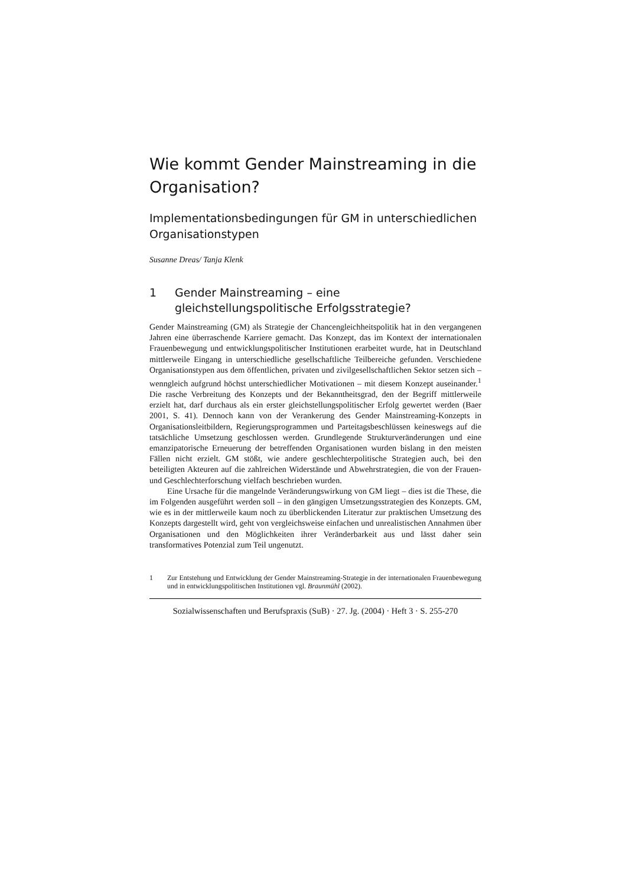Wie kommt Gender Mainstreaming in die Organisation?
Implementationsbedingungen für GM in unterschiedlichen Organisationstypen
Susanne Dreas/ Tanja Klenk
1 Gender Mainstreaming – eine gleichstellungspolitische Erfolgsstrategie?
Gender Mainstreaming (GM) als Strategie der Chancengleichheitspolitik hat in den vergangenen Jahren eine überraschende Karriere gemacht. Das Konzept, das im Kontext der internationalen Frauenbewegung und entwicklungspolitischer Institutionen erarbeitet wurde, hat in Deutschland mittlerweile Eingang in unterschiedliche gesellschaftliche Teilbereiche gefunden. Verschiedene Organisationstypen aus dem öffentlichen, privaten und zivilgesellschaftlichen Sektor setzen sich – wenngleich aufgrund höchst unterschiedlicher Motivationen – mit diesem Konzept auseinander.<sup>1</sup> Die rasche Verbreitung des Konzepts und der Bekanntheitsgrad, den der Begriff mittlerweile erzielt hat, darf durchaus als ein erster gleichstellungspolitischer Erfolg gewertet werden (Baer 2001, S. 41). Dennoch kann von der Verankerung des Gender Mainstreaming-Konzepts in Organisationsleitbildern, Regierungsprogrammen und Parteitagsbeschlüssen keineswegs auf die tatsächliche Umsetzung geschlossen werden. Grundlegende Strukturveränderungen und eine emanzipatorische Erneuerung der betreffenden Organisationen wurden bislang in den meisten Fällen nicht erzielt. GM stößt, wie andere geschlechterpolitische Strategien auch, bei den beteiligten Akteuren auf die zahlreichen Widerstände und Abwehrstrategien, die von der Frauen- und Geschlechterforschung vielfach beschrieben wurden.
Eine Ursache für die mangelnde Veränderungswirkung von GM liegt – dies ist die These, die im Folgenden ausgeführt werden soll – in den gängigen Umsetzungsstrategien des Konzepts. GM, wie es in der mittlerweile kaum noch zu überblickenden Literatur zur praktischen Umsetzung des Konzepts dargestellt wird, geht von vergleichsweise einfachen und unrealistischen Annahmen über Organisationen und den Möglichkeiten ihrer Veränderbarkeit aus und lässt daher sein transformatives Potenzial zum Teil ungenutzt.
1 Zur Entstehung und Entwicklung der Gender Mainstreaming-Strategie in der internationalen Frauenbewegung und in entwicklungspolitischen Institutionen vgl. Braunmühl (2002).
Sozialwissenschaften und Berufspraxis (SuB) · 27. Jg. (2004) · Heft 3 · S. 255-270